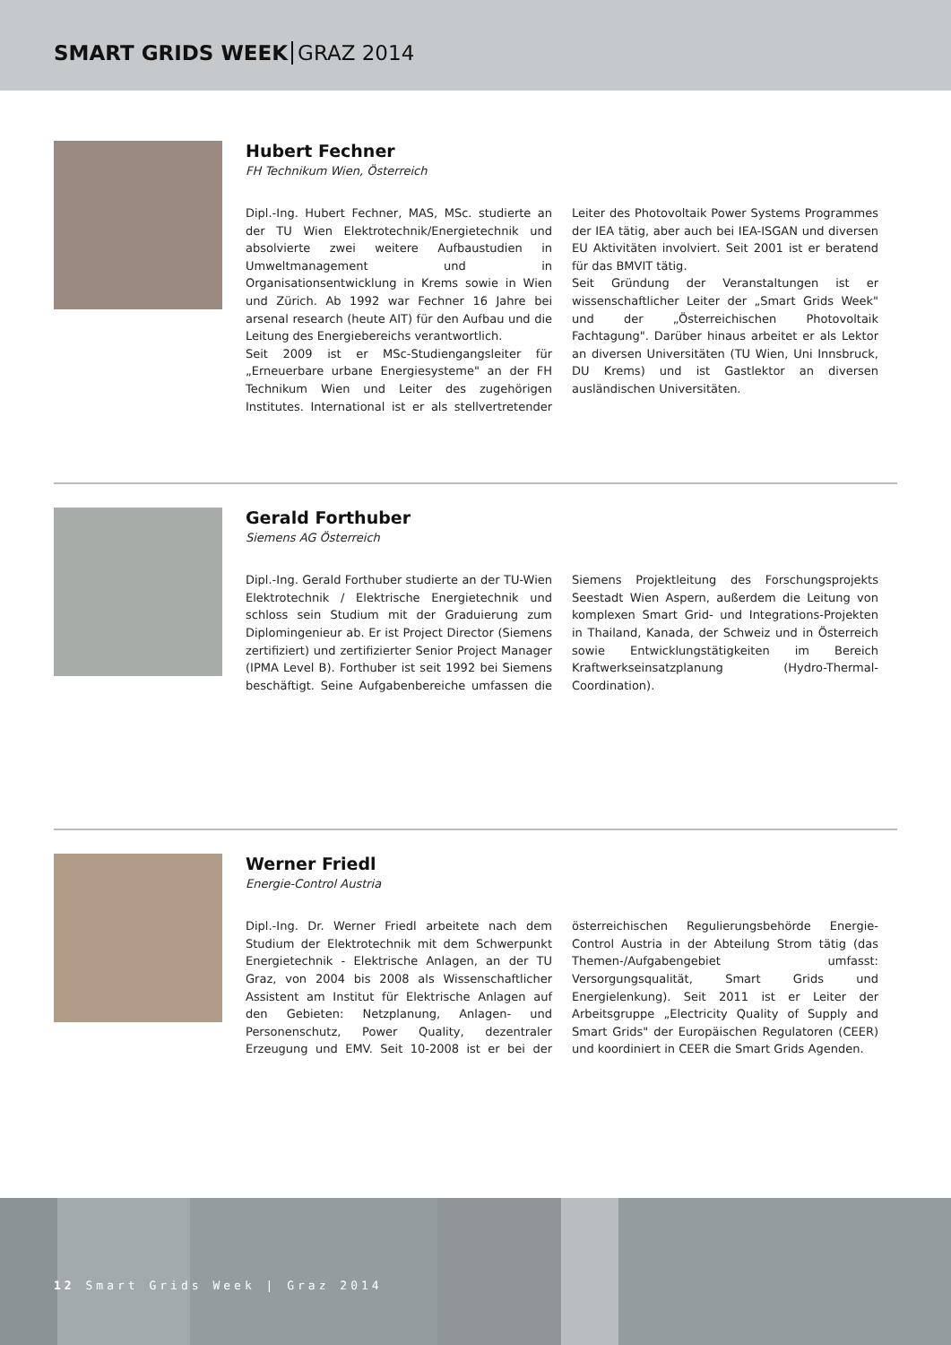SMART GRIDS WEEK GRAZ 2014
Hubert Fechner
FH Technikum Wien, Österreich
Dipl.-Ing. Hubert Fechner, MAS, MSc. studierte an der TU Wien Elektrotechnik/Energietechnik und absolvierte zwei weitere Aufbaustudien in Umweltmanagement und in Organisationsentwicklung in Krems sowie in Wien und Zürich. Ab 1992 war Fechner 16 Jahre bei arsenal research (heute AIT) für den Aufbau und die Leitung des Energiebereichs verantwortlich.
Seit 2009 ist er MSc-Studiengangsleiter für „Erneuerbare urbane Energiesysteme" an der FH Technikum Wien und Leiter des zugehörigen Institutes. International ist er als stellvertretender Leiter des Photovoltaik Power Systems Programmes der IEA tätig, aber auch bei IEA-ISGAN und diversen EU Aktivitäten involviert. Seit 2001 ist er beratend für das BMVIT tätig.
Seit Gründung der Veranstaltungen ist er wissenschaftlicher Leiter der „Smart Grids Week" und der „Österreichischen Photovoltaik Fachtagung". Darüber hinaus arbeitet er als Lektor an diversen Universitäten (TU Wien, Uni Innsbruck, DU Krems) und ist Gastlektor an diversen ausländischen Universitäten.
Gerald Forthuber
Siemens AG Österreich
Dipl.-Ing. Gerald Forthuber studierte an der TU-Wien Elektrotechnik / Elektrische Energietechnik und schloss sein Studium mit der Graduierung zum Diplomingenieur ab. Er ist Project Director (Siemens zertifiziert) und zertifizierter Senior Project Manager (IPMA Level B). Forthuber ist seit 1992 bei Siemens beschäftigt. Seine Aufgabenbereiche umfassen die Siemens Projektleitung des Forschungsprojekts Seestadt Wien Aspern, außerdem die Leitung von komplexen Smart Grid- und Integrations-Projekten in Thailand, Kanada, der Schweiz und in Österreich sowie Entwicklungstätigkeiten im Bereich Kraftwerkseinsatzplanung (Hydro-Thermal-Coordination).
Werner Friedl
Energie-Control Austria
Dipl.-Ing. Dr. Werner Friedl arbeitete nach dem Studium der Elektrotechnik mit dem Schwerpunkt Energietechnik - Elektrische Anlagen, an der TU Graz, von 2004 bis 2008 als Wissenschaftlicher Assistent am Institut für Elektrische Anlagen auf den Gebieten: Netzplanung, Anlagen- und Personenschutz, Power Quality, dezentraler Erzeugung und EMV. Seit 10-2008 ist er bei der österreichischen Regulierungsbehörde Energie-Control Austria in der Abteilung Strom tätig (das Themen-/Aufgabengebiet umfasst: Versorgungsqualität, Smart Grids und Energielenkung). Seit 2011 ist er Leiter der Arbeitsgruppe „Electricity Quality of Supply and Smart Grids" der Europäischen Regulatoren (CEER) und koordiniert in CEER die Smart Grids Agenden.
12 Smart Grids Week | Graz 2014